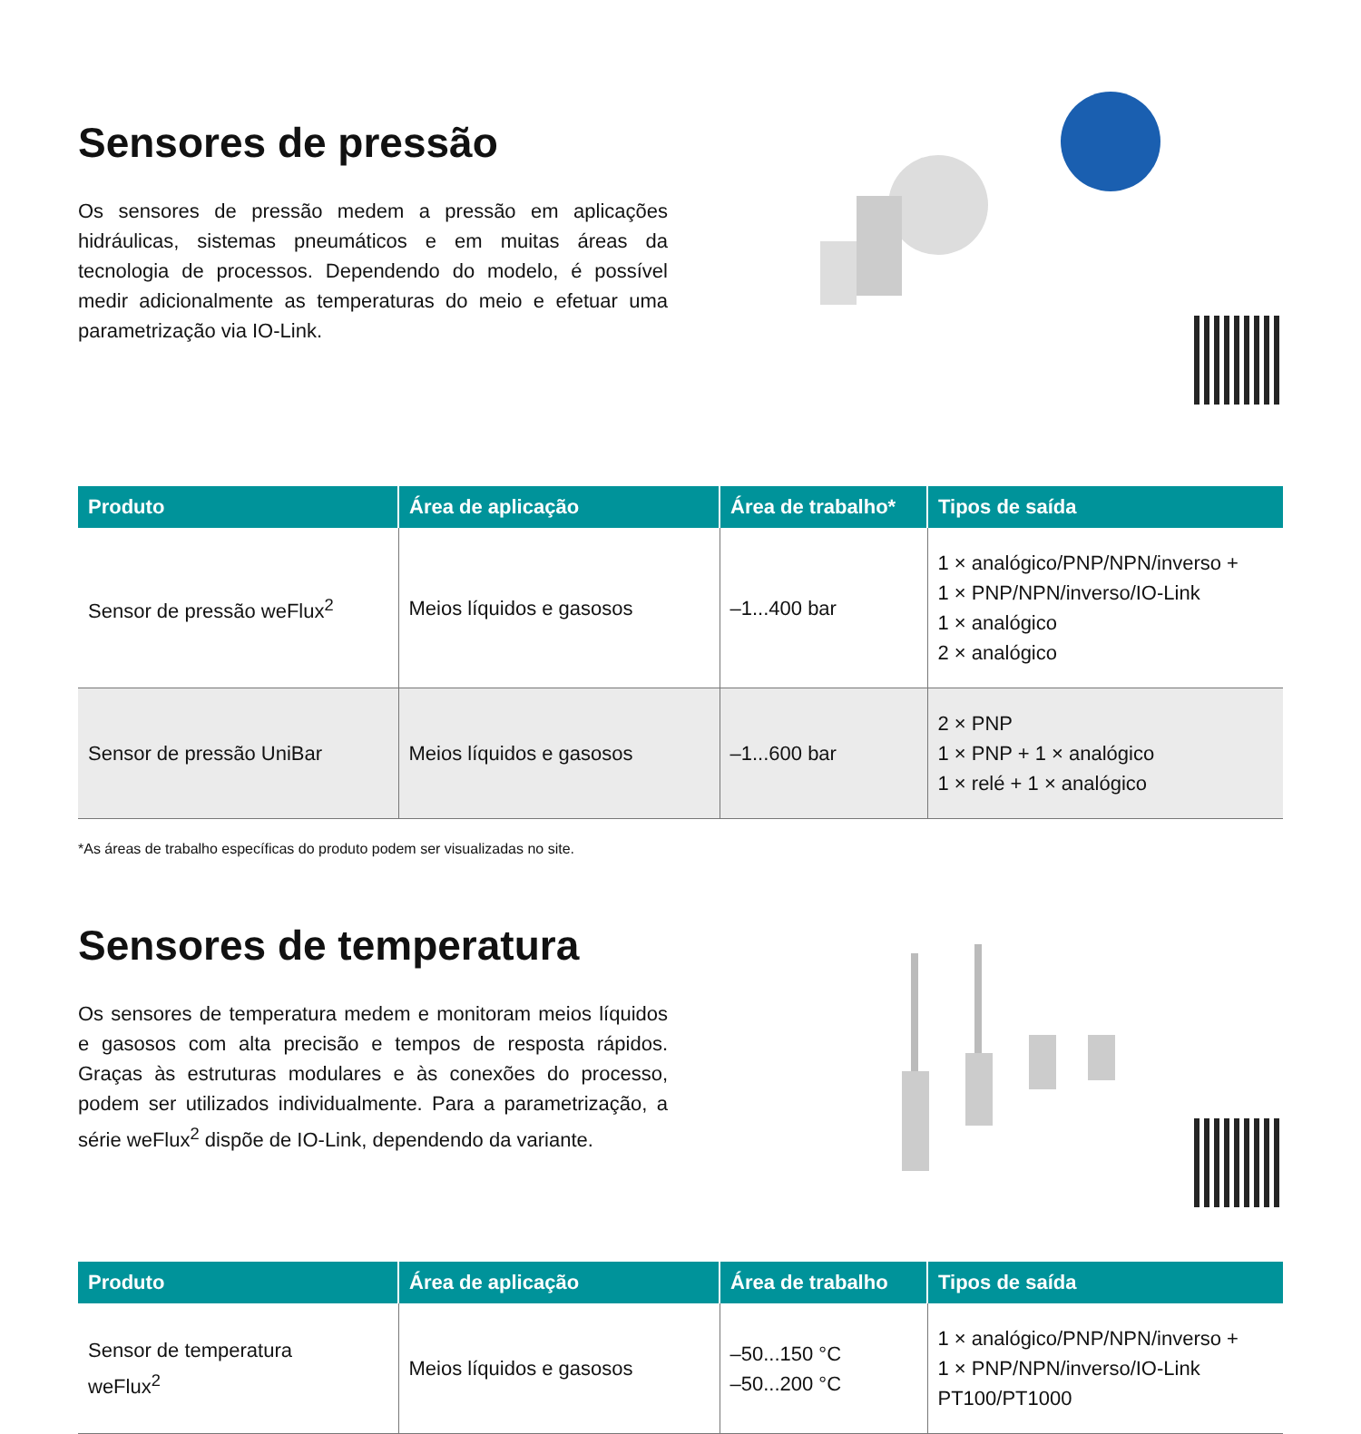Sensores de pressão
Os sensores de pressão medem a pressão em aplicações hidráulicas, sistemas pneumáticos e em muitas áreas da tecnologia de processos. Dependendo do modelo, é possível medir adicionalmente as temperaturas do meio e efetuar uma parametrização via IO-Link.
| Produto | Área de aplicação | Área de trabalho* | Tipos de saída |
| --- | --- | --- | --- |
| Sensor de pressão weFlux<sup>2</sup> | Meios líquidos e gasosos | –1...400 bar | 1 × analógico/PNP/NPN/inverso + 1 × PNP/NPN/inverso/IO-Link 1 × analógico 2 × analógico |
| Sensor de pressão UniBar | Meios líquidos e gasosos | –1...600 bar | 2 × PNP 1 × PNP + 1 × analógico 1 × relé + 1 × analógico |
*As áreas de trabalho específicas do produto podem ser visualizadas no site.
Sensores de temperatura
Os sensores de temperatura medem e monitoram meios líquidos e gasosos com alta precisão e tempos de resposta rápidos. Graças às estruturas modulares e às conexões do processo, podem ser utilizados individualmente. Para a parametrização, a série weFlux<sup>2</sup> dispõe de IO-Link, dependendo da variante.
| Produto | Área de aplicação | Área de trabalho | Tipos de saída |
| --- | --- | --- | --- |
| Sensor de temperatura weFlux<sup>2</sup> | Meios líquidos e gasosos | –50...150 °C –50...200 °C | 1 × analógico/PNP/NPN/inverso + 1 × PNP/NPN/inverso/IO-Link PT100/PT1000 |